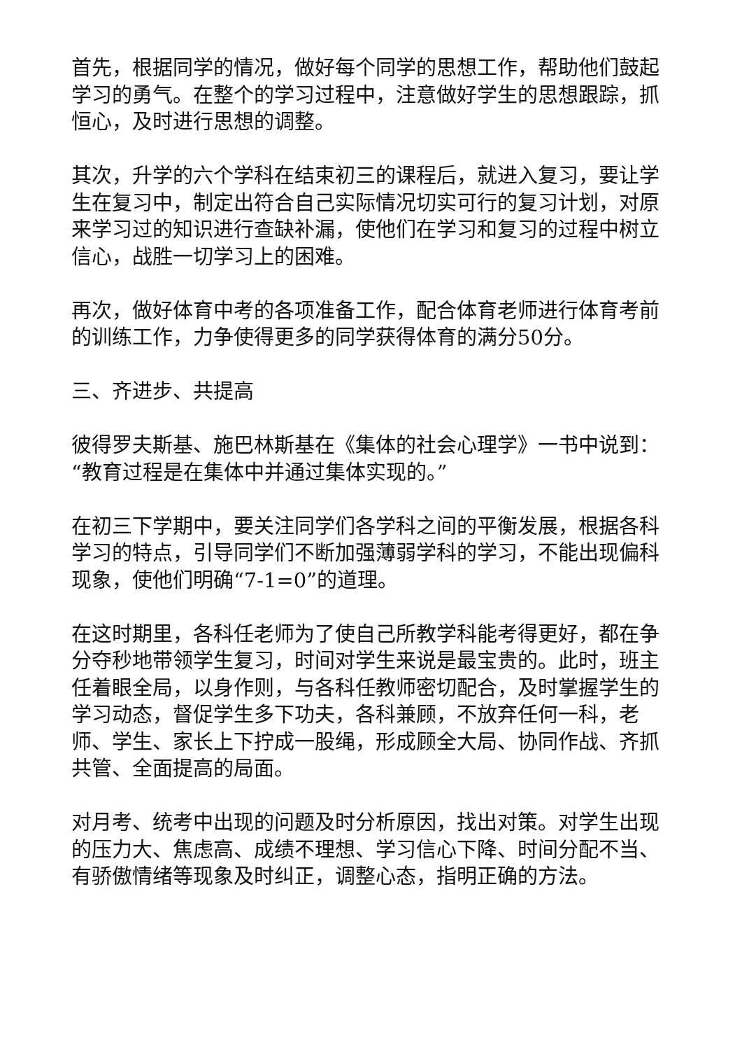首先，根据同学的情况，做好每个同学的思想工作，帮助他们鼓起学习的勇气。在整个的学习过程中，注意做好学生的思想跟踪，抓恒心，及时进行思想的调整。
其次，升学的六个学科在结束初三的课程后，就进入复习，要让学生在复习中，制定出符合自己实际情况切实可行的复习计划，对原来学习过的知识进行查缺补漏，使他们在学习和复习的过程中树立信心，战胜一切学习上的困难。
再次，做好体育中考的各项准备工作，配合体育老师进行体育考前的训练工作，力争使得更多的同学获得体育的满分50分。
三、齐进步、共提高
彼得罗夫斯基、施巴林斯基在《集体的社会心理学》一书中说到：“教育过程是在集体中并通过集体实现的。”
在初三下学期中，要关注同学们各学科之间的平衡发展，根据各科学习的特点，引导同学们不断加强薄弱学科的学习，不能出现偏科现象，使他们明确“7-1=0”的道理。
在这时期里，各科任老师为了使自己所教学科能考得更好，都在争分夺秒地带领学生复习，时间对学生来说是最宝贵的。此时，班主任着眼全局，以身作则，与各科任教师密切配合，及时掌握学生的学习动态，督促学生多下功夫，各科兼顾，不放弃任何一科，老师、学生、家长上下拧成一股绳，形成顾全大局、协同作战、齐抓共管、全面提高的局面。
对月考、统考中出现的问题及时分析原因，找出对策。对学生出现的压力大、焦虑高、成绩不理想、学习信心下降、时间分配不当、有骄傲情绪等现象及时纠正，调整心态，指明正确的方法。